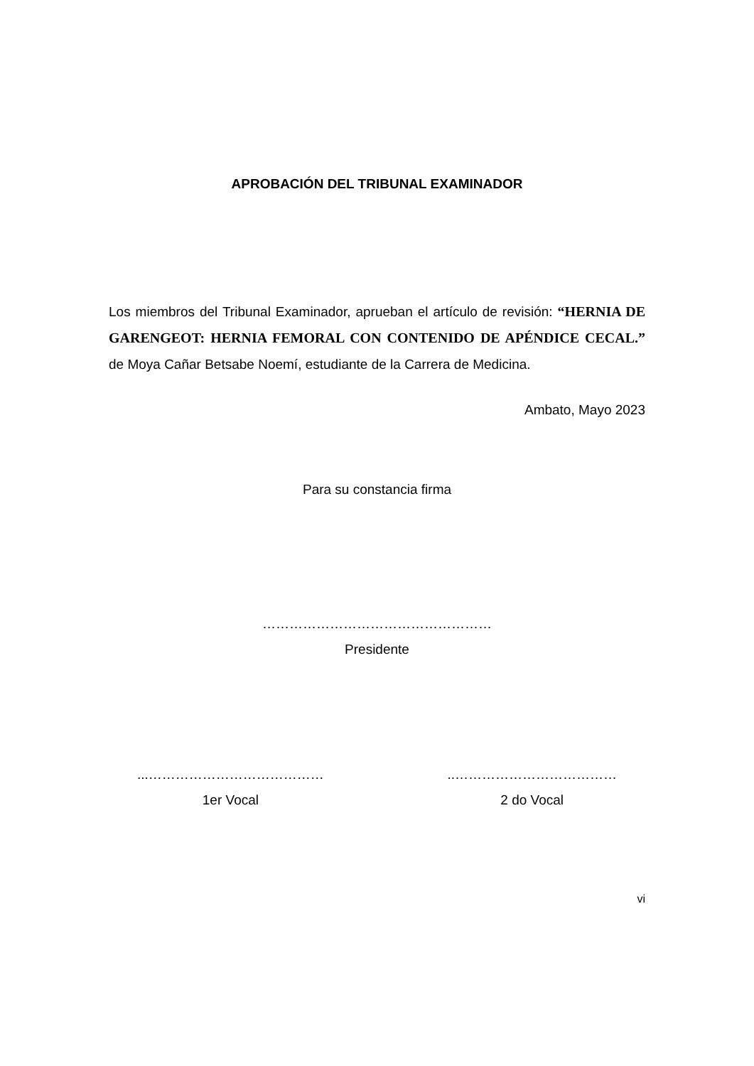APROBACIÓN DEL TRIBUNAL EXAMINADOR
Los miembros del Tribunal Examinador, aprueban el artículo de revisión: “HERNIA DE GARENGEOT: HERNIA FEMORAL CON CONTENIDO DE APÉNDICE CECAL.” de Moya Cañar Betsabe Noemí, estudiante de la Carrera de Medicina.
Ambato, Mayo 2023
Para su constancia firma
……………………………………………
Presidente
...…………………………………
1er Vocal
..………………………………
2 do Vocal
vi